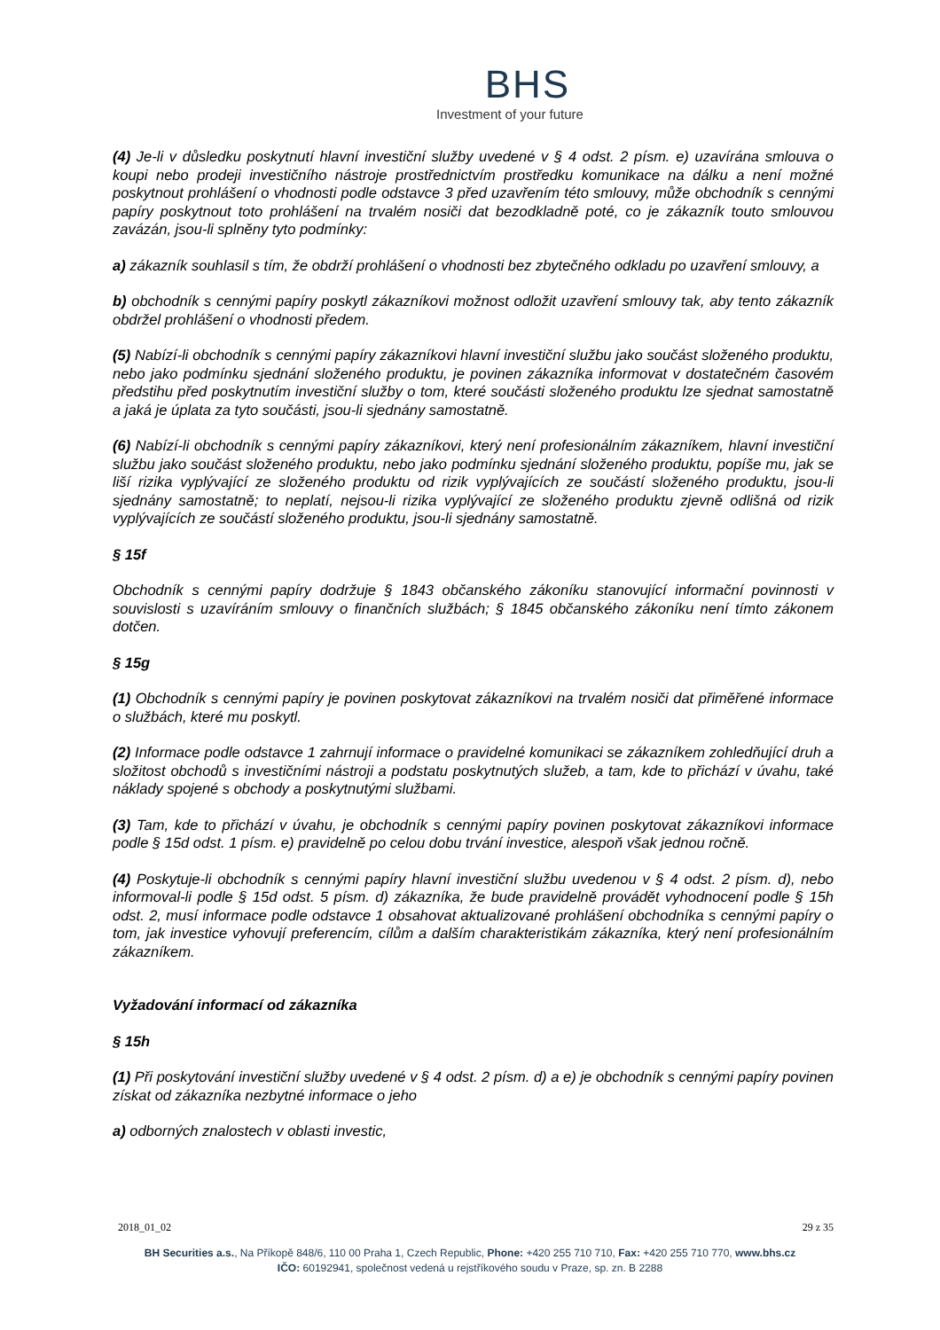BHS
Investment of your future
(4) Je-li v důsledku poskytnutí hlavní investiční služby uvedené v § 4 odst. 2 písm. e) uzavírána smlouva o koupi nebo prodeji investičního nástroje prostřednictvím prostředku komunikace na dálku a není možné poskytnout prohlášení o vhodnosti podle odstavce 3 před uzavřením této smlouvy, může obchodník s cennými papíry poskytnout toto prohlášení na trvalém nosiči dat bezodkladně poté, co je zákazník touto smlouvou zavázán, jsou-li splněny tyto podmínky:
a) zákazník souhlasil s tím, že obdrží prohlášení o vhodnosti bez zbytečného odkladu po uzavření smlouvy, a
b) obchodník s cennými papíry poskytl zákazníkovi možnost odložit uzavření smlouvy tak, aby tento zákazník obdržel prohlášení o vhodnosti předem.
(5) Nabízí-li obchodník s cennými papíry zákazníkovi hlavní investiční službu jako součást složeného produktu, nebo jako podmínku sjednání složeného produktu, je povinen zákazníka informovat v dostatečném časovém předstihu před poskytnutím investiční služby o tom, které součásti složeného produktu lze sjednat samostatně a jaká je úplata za tyto součásti, jsou-li sjednány samostatně.
(6) Nabízí-li obchodník s cennými papíry zákazníkovi, který není profesionálním zákazníkem, hlavní investiční službu jako součást složeného produktu, nebo jako podmínku sjednání složeného produktu, popíše mu, jak se liší rizika vyplývající ze složeného produktu od rizik vyplývajících ze součástí složeného produktu, jsou-li sjednány samostatně; to neplatí, nejsou-li rizika vyplývající ze složeného produktu zjevně odlišná od rizik vyplývajících ze součástí složeného produktu, jsou-li sjednány samostatně.
§ 15f
Obchodník s cennými papíry dodržuje § 1843 občanského zákoníku stanovující informační povinnosti v souvislosti s uzavíráním smlouvy o finančních službách; § 1845 občanského zákoníku není tímto zákonem dotčen.
§ 15g
(1) Obchodník s cennými papíry je povinen poskytovat zákazníkovi na trvalém nosiči dat přiměřené informace o službách, které mu poskytl.
(2) Informace podle odstavce 1 zahrnují informace o pravidelné komunikaci se zákazníkem zohledňující druh a složitost obchodů s investičními nástroji a podstatu poskytnutých služeb, a tam, kde to přichází v úvahu, také náklady spojené s obchody a poskytnutými službami.
(3) Tam, kde to přichází v úvahu, je obchodník s cennými papíry povinen poskytovat zákazníkovi informace podle § 15d odst. 1 písm. e) pravidelně po celou dobu trvání investice, alespoň však jednou ročně.
(4) Poskytuje-li obchodník s cennými papíry hlavní investiční službu uvedenou v § 4 odst. 2 písm. d), nebo informoval-li podle § 15d odst. 5 písm. d) zákazníka, že bude pravidelně provádět vyhodnocení podle § 15h odst. 2, musí informace podle odstavce 1 obsahovat aktualizované prohlášení obchodníka s cennými papíry o tom, jak investice vyhovují preferencím, cílům a dalším charakteristikám zákazníka, který není profesionálním zákazníkem.
Vyžadování informací od zákazníka
§ 15h
(1) Při poskytování investiční služby uvedené v § 4 odst. 2 písm. d) a e) je obchodník s cennými papíry povinen získat od zákazníka nezbytné informace o jeho
a) odborných znalostech v oblasti investic,
2018_01_02 29 z 35
BH Securities a.s., Na Příkopě 848/6, 110 00 Praha 1, Czech Republic, Phone: +420 255 710 710, Fax: +420 255 710 770, www.bhs.cz
IČO: 60192941, společnost vedená u rejstříkového soudu v Praze, sp. zn. B 2288